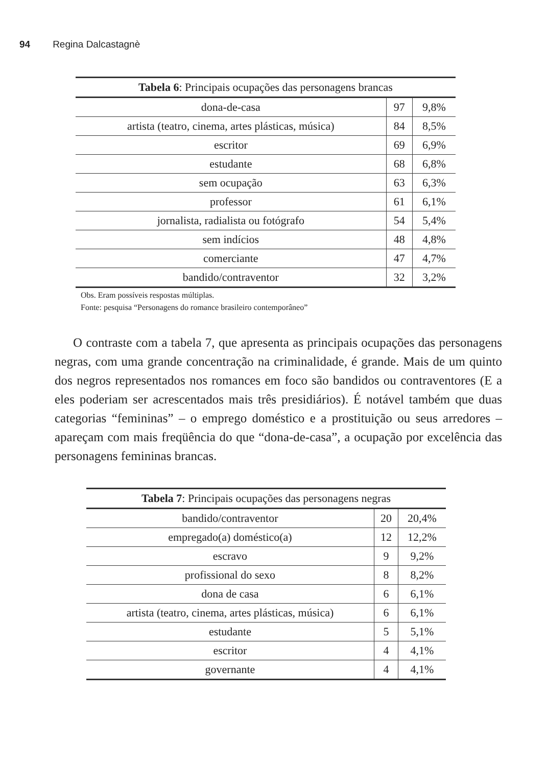94 Regina Dalcastagnè
| Tabela 6 : Principais ocupações das personagens brancas | | |
| --- | --- | --- |
| dona-de-casa | 97 | 9,8% |
| artista (teatro, cinema, artes plásticas, música) | 84 | 8,5% |
| escritor | 69 | 6,9% |
| estudante | 68 | 6,8% |
| sem ocupação | 63 | 6,3% |
| professor | 61 | 6,1% |
| jornalista, radialista ou fotógrafo | 54 | 5,4% |
| sem indícios | 48 | 4,8% |
| comerciante | 47 | 4,7% |
| bandido/contraventor | 32 | 3,2% |
Obs. Eram possíveis respostas múltiplas.
Fonte: pesquisa “Personagens do romance brasileiro contemporâneo”
O contraste com a tabela 7, que apresenta as principais ocupações das personagens negras, com uma grande concentração na criminalidade, é grande. Mais de um quinto dos negros representados nos romances em foco são bandidos ou contraventores (E a eles poderiam ser acrescentados mais três presidiários). É notável também que duas categorias “femininas” – o emprego doméstico e a prostituição ou seus arredores – apareçam com mais freqüência do que “dona-de-casa”, a ocupação por excelência das personagens femininas brancas.
| Tabela 7 : Principais ocupações das personagens negras | | |
| --- | --- | --- |
| bandido/contraventor | 20 | 20,4% |
| empregado(a) doméstico(a) | 12 | 12,2% |
| escravo | 9 | 9,2% |
| profissional do sexo | 8 | 8,2% |
| dona de casa | 6 | 6,1% |
| artista (teatro, cinema, artes plásticas, música) | 6 | 6,1% |
| estudante | 5 | 5,1% |
| escritor | 4 | 4,1% |
| governante | 4 | 4,1% |